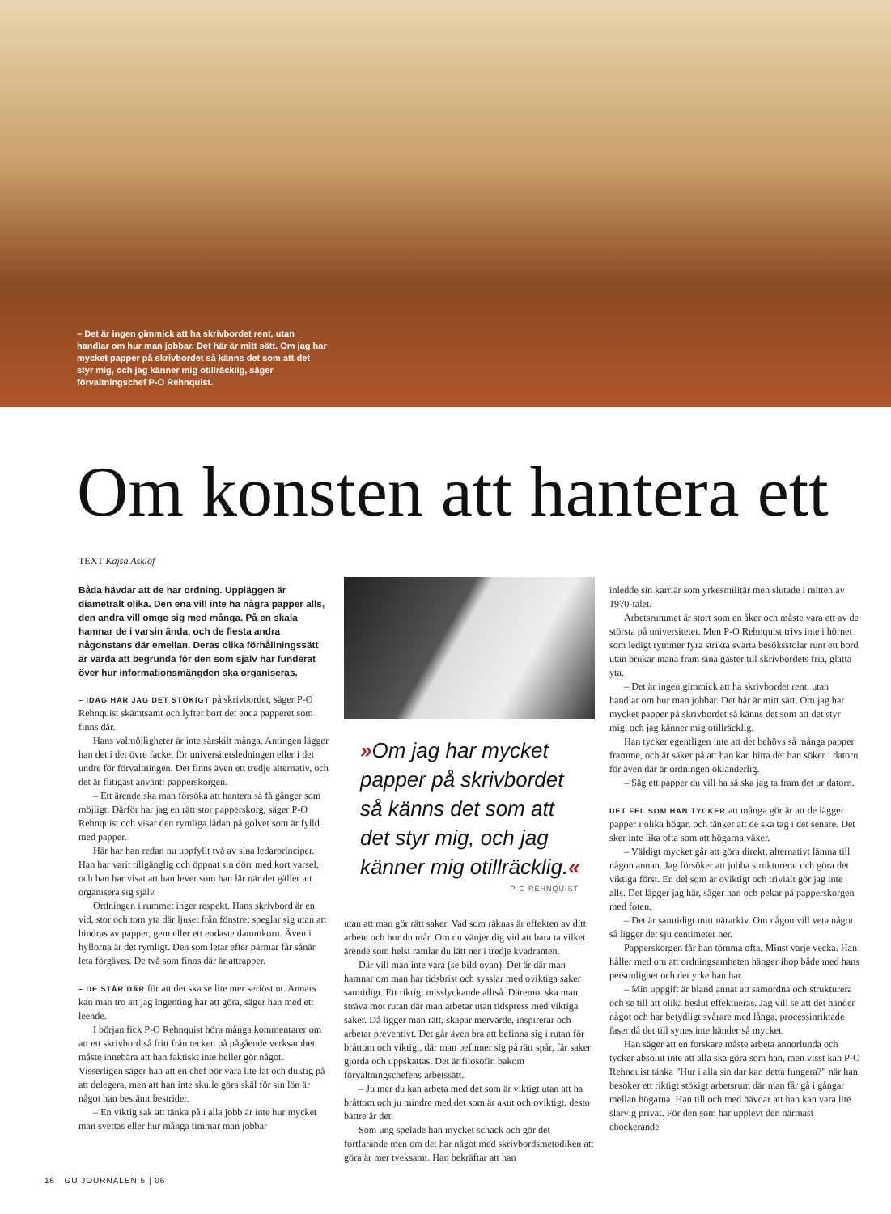– Det är ingen gimmick att ha skrivbordet rent, utan handlar om hur man jobbar. Det här är mitt sätt. Om jag har mycket papper på skrivbordet så känns det som att det styr mig, och jag känner mig otillräcklig, säger förvaltningschef P-O Rehnquist.
Om konsten att hantera ett
TEXT Kajsa Asklöf
Båda hävdar att de har ordning. Uppläggen är diametralt olika. Den ena vill inte ha några papper alls, den andra vill omge sig med många. På en skala hamnar de i varsin ända, och de flesta andra någonstans där emellan. Deras olika förhållningssätt är värda att begrunda för den som själv har funderat över hur informationsmängden ska organiseras.
– IDAG HAR JAG DET STÖKIGT på skrivbordet, säger P-O Rehnquist skämtsamt och lyfter bort det enda papperet som finns där.
Hans valmöjligheter är inte särskilt många. Antingen lägger han det i det övre facket för universitetsledningen eller i det undre för förvaltningen. Det finns även ett tredje alternativ, och det är flitigast använt: papperskorgen.
– Ett ärende ska man försöka att hantera så få gånger som möjligt. Därför har jag en rätt stor papperskorg, säger P-O Rehnquist och visar den rymliga lådan på golvet som är fylld med papper.
Här har han redan nu uppfyllt två av sina ledarprinciper. Han har varit tillgänglig och öppnat sin dörr med kort varsel, och han har visat att han lever som han lär när det gäller att organisera sig själv.
Ordningen i rummet inger respekt. Hans skrivbord är en vid, stor och tom yta där ljuset från fönstret speglar sig utan att hindras av papper, gem eller ett endaste dammkorn. Även i hyllorna är det rymligt. Den som letar efter pärmar får sånär leta förgäves. De två som finns där är attrapper.
– DE STÅR DÄR för att det ska se lite mer seriöst ut. Annars kan man tro att jag ingenting har att göra, säger han med ett leende.
I början fick P-O Rehnquist höra många kommentarer om att ett skrivbord så fritt från tecken på pågående verksamhet måste innebära att han faktiskt inte heller gör något. Visserligen säger han att en chef bör vara lite lat och duktig på att delegera, men att han inte skulle göra skäl för sin lön är något han bestämt bestrider.
– En viktig sak att tänka på i alla jobb är inte hur mycket man svettas eller hur många timmar man jobbar
»Om jag har mycket papper på skrivbordet så känns det som att det styr mig, och jag känner mig otillräcklig.«
P-O REHNQUIST
utan att man gör rätt saker. Vad som räknas är effekten av ditt arbete och hur du mår. Om du vänjer dig vid att bara ta vilket ärende som helst ramlar du lätt ner i tredje kvadranten.
Där vill man inte vara (se bild ovan). Det är där man hamnar om man har tidsbrist och sysslar med oviktiga saker samtidigt. Ett riktigt misslyckande alltså. Däremot ska man sträva mot rutan där man arbetar utan tidspress med viktiga saker. Då ligger man rätt, skapar mervärde, inspirerar och arbetar preventivt. Det går även bra att befinna sig i rutan för bråttom och viktigt, där man befinner sig på rätt spår, får saker gjorda och uppskattas. Det är filosofin bakom förvaltningschefens arbetssätt.
– Ju mer du kan arbeta med det som är viktigt utan att ha bråttom och ju mindre med det som är akut och oviktigt, desto bättre är det.
Som ung spelade han mycket schack och gör det fortfarande men om det har något med skrivbordsmetodiken att göra är mer tveksamt. Han bekräftar att han
inledde sin karriär som yrkesmilitär men slutade i mitten av 1970-talet.
Arbetsrummet är stort som en åker och måste vara ett av de största på universitetet. Men P-O Rehnquist trivs inte i hörnet som ledigt rymmer fyra strikta svarta besöksstolar runt ett bord utan brukar mana fram sina gäster till skrivbordets fria, glatta yta.
– Det är ingen gimmick att ha skrivbordet rent, utan handlar om hur man jobbar. Det här är mitt sätt. Om jag har mycket papper på skrivbordet så känns det som att det styr mig, och jag känner mig otillräcklig.
Han tycker egentligen inte att det behövs så många papper framme, och är säker på att han kan hitta det han söker i datorn för även där är ordningen oklanderlig.
– Säg ett papper du vill ha så ska jag ta fram det ur datorn.
DET FEL SOM HAN TYCKER att många gör är att de lägger papper i olika högar, och tänker att de ska tag i det senare. Det sker inte lika ofta som att högarna växer.
– Väldigt mycket går att göra direkt, alternativt lämna till någon annan. Jag försöker att jobba strukturerat och göra det viktiga först. En del som är oviktigt och trivialt gör jag inte alls. Det lägger jag här, säger han och pekar på papperskorgen med foten.
– Det är samtidigt mitt närarkiv. Om någon vill veta något så ligger det sju centimeter ner.
Papperskorgen får han tömma ofta. Minst varje vecka. Han håller med om att ordningsamheten hänger ihop både med hans personlighet och det yrke han har.
– Min uppgift är bland annat att samordna och strukturera och se till att olika beslut effektueras. Jag vill se att det händer något och har betydligt svårare med långa, processinriktade faser då det till synes inte händer så mycket.
Han säger att en forskare måste arbeta annorlunda och tycker absolut inte att alla ska göra som han, men visst kan P-O Rehnquist tänka ”Hur i alla sin dar kan detta fungera?” när han besöker ett riktigt stökigt arbetsrum där man får gå i gångar mellan högarna. Han till och med hävdar att han kan vara lite slarvig privat. För den som har upplevt den närmast chockerande
16 GU JOURNALEN 5 | 06